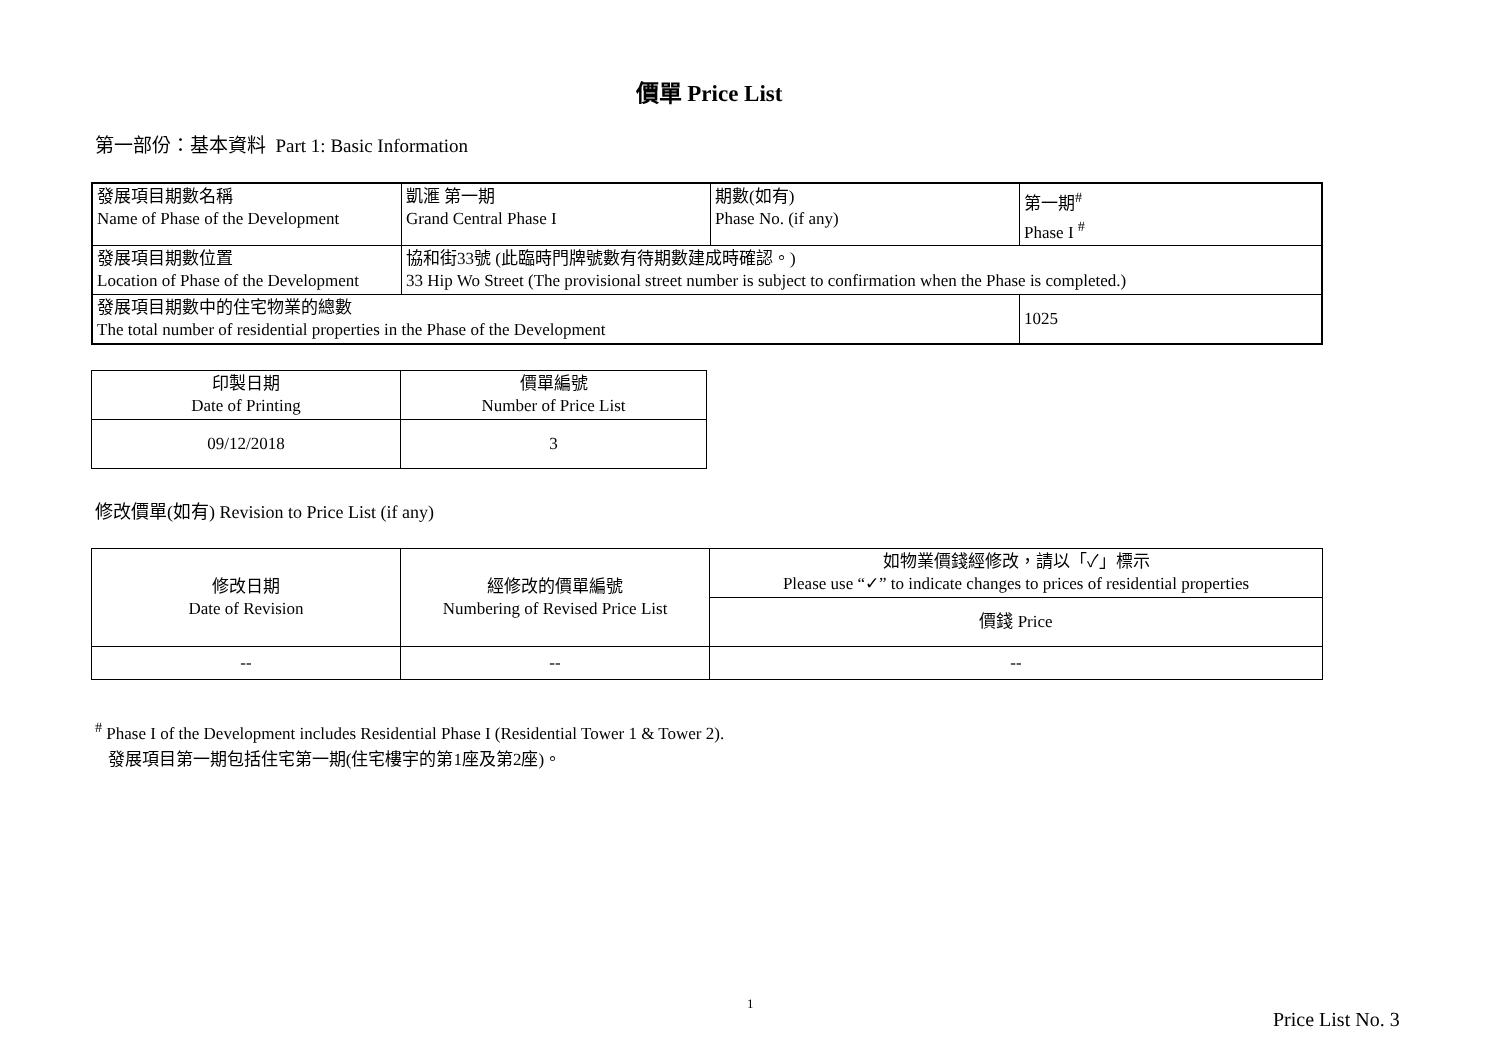價單 Price List
第一部份：基本資料 Part 1: Basic Information
| 發展項目期數名稱 Name of Phase of the Development | 凱滙 第一期 Grand Central Phase I | 期數(如有) Phase No. (if any) | 第一期<sup>#</sup> Phase I <sup>#</sup> |
| 發展項目期數位置 Location of Phase of the Development | 協和街33號 (此臨時門牌號數有待期數建成時確認。) 33 Hip Wo Street (The provisional street number is subject to confirmation when the Phase is completed.) | | |
| 發展項目期數中的住宅物業的總數 The total number of residential properties in the Phase of the Development | | | 1025 |
| 印製日期 Date of Printing | 價單編號 Number of Price List |
| --- | --- |
| 09/12/2018 | 3 |
修改價單(如有) Revision to Price List (if any)
| 修改日期 Date of Revision | 經修改的價單編號 Numbering of Revised Price List | 如物業價錢經修改，請以「✓」標示 Please use “✓” to indicate changes to prices of residential properties |
| --- | --- | --- |
| | | 價錢 Price |
| -- | -- | -- |
<sup>#</sup> Phase I of the Development includes Residential Phase I (Residential Tower 1 & Tower 2).
發展項目第一期包括住宅第一期(住宅樓宇的第1座及第2座)。
1
Price List No. 3